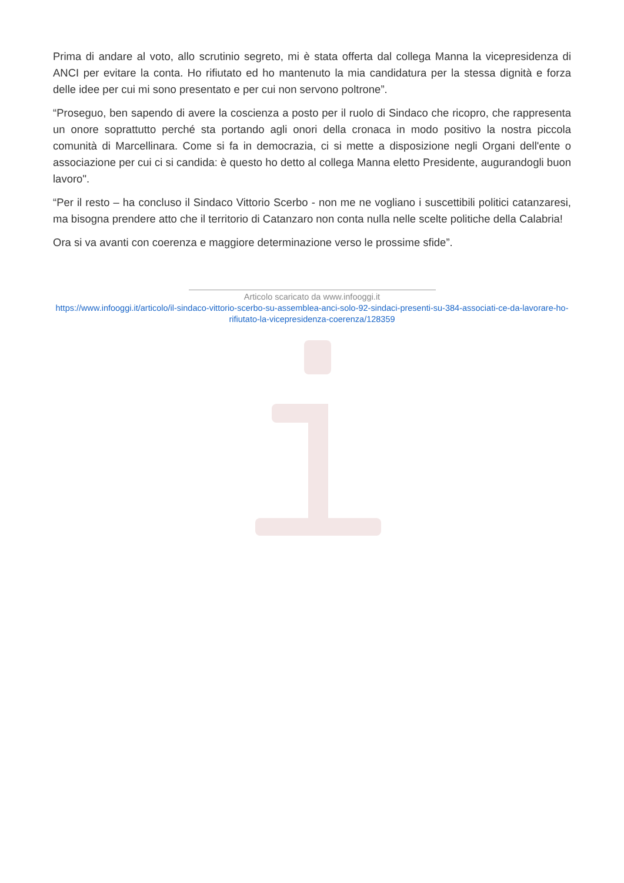Prima di andare al voto, allo scrutinio segreto, mi è stata offerta dal collega Manna la vicepresidenza di ANCI per evitare la conta. Ho rifiutato ed ho mantenuto la mia candidatura per la stessa dignità e forza delle idee per cui mi sono presentato e per cui non servono poltrone”.
“Proseguo, ben sapendo di avere la coscienza a posto per il ruolo di Sindaco che ricopro, che rappresenta un onore soprattutto perché sta portando agli onori della cronaca in modo positivo la nostra piccola comunità di Marcellinara. Come si fa in democrazia, ci si mette a disposizione negli Organi dell'ente o associazione per cui ci si candida: è questo ho detto al collega Manna eletto Presidente, augurandogli buon lavoro".
“Per il resto – ha concluso il Sindaco Vittorio Scerbo - non me ne vogliano i suscettibili politici catanzaresi, ma bisogna prendere atto che il territorio di Catanzaro non conta nulla nelle scelte politiche della Calabria!
Ora si va avanti con coerenza e maggiore determinazione verso le prossime sfide”.
Articolo scaricato da www.infooggi.it
https://www.infooggi.it/articolo/il-sindaco-vittorio-scerbo-su-assemblea-anci-solo-92-sindaci-presenti-su-384-associati-ce-da-lavorare-ho-rifiutato-la-vicepresidenza-coerenza/128359